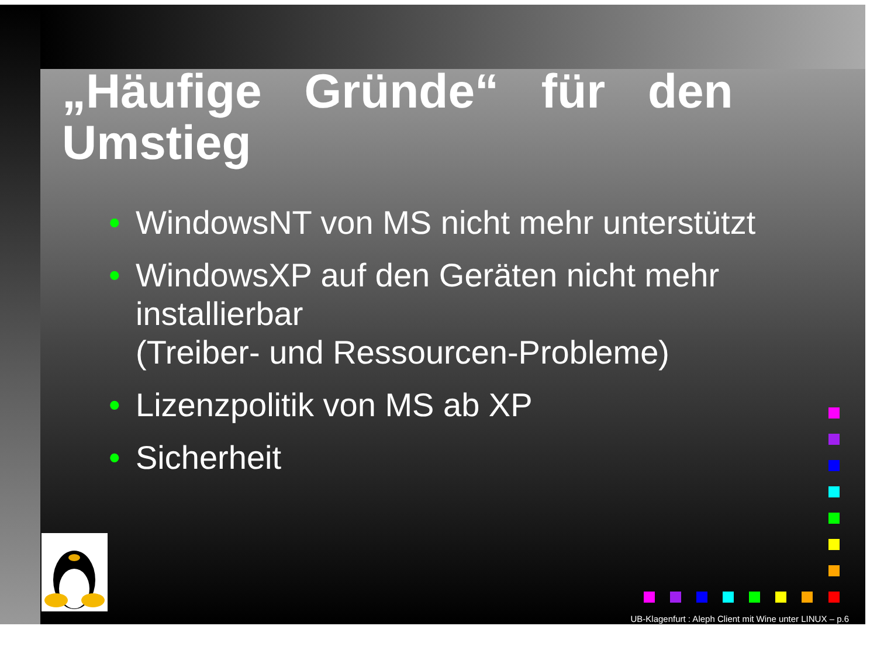„Häufige Gründe“ für den
Umstieg
• WindowsNT von MS nicht mehr unterstützt
• WindowsXP auf den Geräten nicht mehr installierbar
(Treiber- und Ressourcen-Probleme)
• Lizenzpolitik von MS ab XP
• Sicherheit
UB-Klagenfurt : Aleph Client mit Wine unter LINUX – p.6